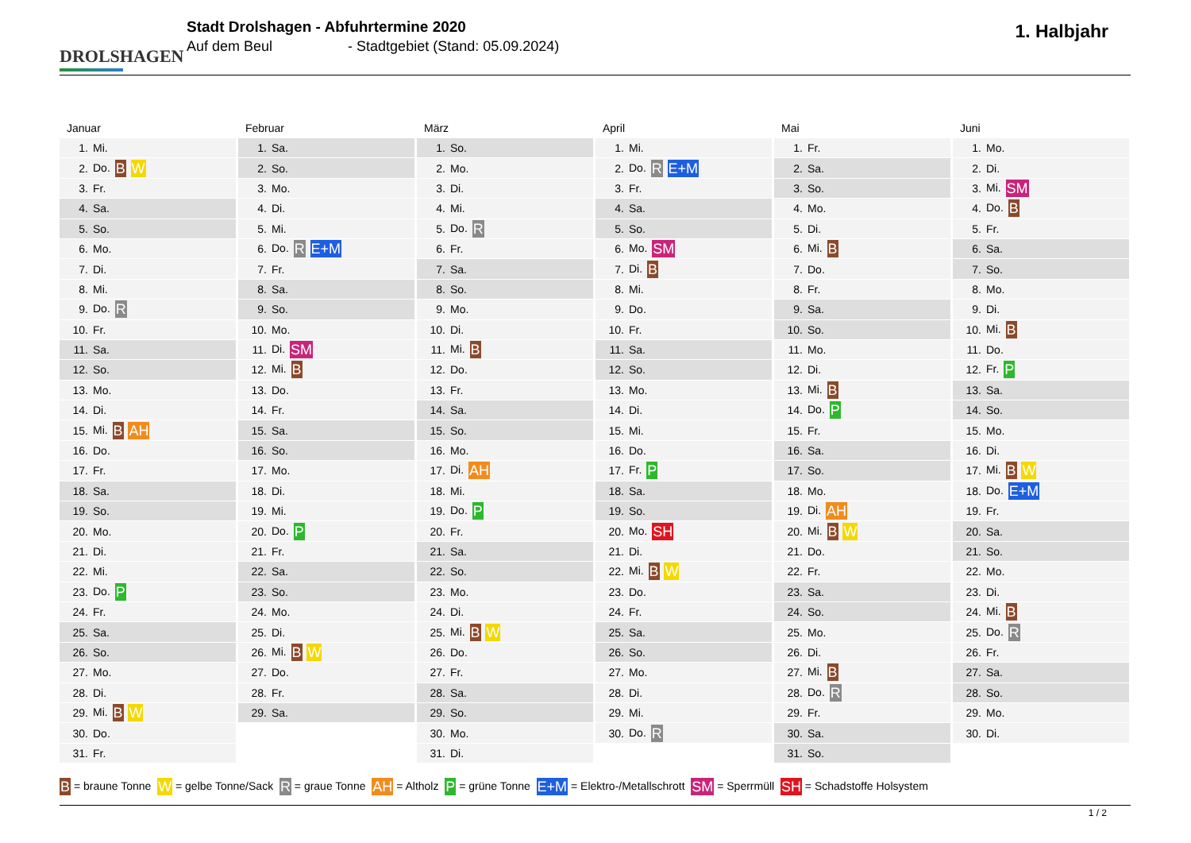DROLSHAGEN
Stadt Drolshagen - Abfuhrtermine 2020
Auf dem Beul - Stadtgebiet (Stand: 05.09.2024)
1. Halbjahr
Januar
| 1. | Mi. |
| 2. | Do. B W |
| 3. | Fr. |
| 4. | Sa. |
| 5. | So. |
| 6. | Mo. |
| 7. | Di. |
| 8. | Mi. |
| 9. | Do. R |
| 10. | Fr. |
| 11. | Sa. |
| 12. | So. |
| 13. | Mo. |
| 14. | Di. |
| 15. | Mi. B AH |
| 16. | Do. |
| 17. | Fr. |
| 18. | Sa. |
| 19. | So. |
| 20. | Mo. |
| 21. | Di. |
| 22. | Mi. |
| 23. | Do. P |
| 24. | Fr. |
| 25. | Sa. |
| 26. | So. |
| 27. | Mo. |
| 28. | Di. |
| 29. | Mi. B W |
| 30. | Do. |
| 31. | Fr. |
Februar
| 1. | Sa. |
| 2. | So. |
| 3. | Mo. |
| 4. | Di. |
| 5. | Mi. |
| 6. | Do. R E+M |
| 7. | Fr. |
| 8. | Sa. |
| 9. | So. |
| 10. | Mo. |
| 11. | Di. SM |
| 12. | Mi. B |
| 13. | Do. |
| 14. | Fr. |
| 15. | Sa. |
| 16. | So. |
| 17. | Mo. |
| 18. | Di. |
| 19. | Mi. |
| 20. | Do. P |
| 21. | Fr. |
| 22. | Sa. |
| 23. | So. |
| 24. | Mo. |
| 25. | Di. |
| 26. | Mi. B W |
| 27. | Do. |
| 28. | Fr. |
| 29. | Sa. |
März
| 1. | So. |
| 2. | Mo. |
| 3. | Di. |
| 4. | Mi. |
| 5. | Do. R |
| 6. | Fr. |
| 7. | Sa. |
| 8. | So. |
| 9. | Mo. |
| 10. | Di. |
| 11. | Mi. B |
| 12. | Do. |
| 13. | Fr. |
| 14. | Sa. |
| 15. | So. |
| 16. | Mo. |
| 17. | Di. AH |
| 18. | Mi. |
| 19. | Do. P |
| 20. | Fr. |
| 21. | Sa. |
| 22. | So. |
| 23. | Mo. |
| 24. | Di. |
| 25. | Mi. B W |
| 26. | Do. |
| 27. | Fr. |
| 28. | Sa. |
| 29. | So. |
| 30. | Mo. |
| 31. | Di. |
April
| 1. | Mi. |
| 2. | Do. R E+M |
| 3. | Fr. |
| 4. | Sa. |
| 5. | So. |
| 6. | Mo. SM |
| 7. | Di. B |
| 8. | Mi. |
| 9. | Do. |
| 10. | Fr. |
| 11. | Sa. |
| 12. | So. |
| 13. | Mo. |
| 14. | Di. |
| 15. | Mi. |
| 16. | Do. |
| 17. | Fr. P |
| 18. | Sa. |
| 19. | So. |
| 20. | Mo. SH |
| 21. | Di. |
| 22. | Mi. B W |
| 23. | Do. |
| 24. | Fr. |
| 25. | Sa. |
| 26. | So. |
| 27. | Mo. |
| 28. | Di. |
| 29. | Mi. |
| 30. | Do. R |
Mai
| 1. | Fr. |
| 2. | Sa. |
| 3. | So. |
| 4. | Mo. |
| 5. | Di. |
| 6. | Mi. B |
| 7. | Do. |
| 8. | Fr. |
| 9. | Sa. |
| 10. | So. |
| 11. | Mo. |
| 12. | Di. |
| 13. | Mi. B |
| 14. | Do. P |
| 15. | Fr. |
| 16. | Sa. |
| 17. | So. |
| 18. | Mo. |
| 19. | Di. AH |
| 20. | Mi. B W |
| 21. | Do. |
| 22. | Fr. |
| 23. | Sa. |
| 24. | So. |
| 25. | Mo. |
| 26. | Di. |
| 27. | Mi. B |
| 28. | Do. R |
| 29. | Fr. |
| 30. | Sa. |
| 31. | So. |
Juni
| 1. | Mo. |
| 2. | Di. |
| 3. | Mi. SM |
| 4. | Do. B |
| 5. | Fr. |
| 6. | Sa. |
| 7. | So. |
| 8. | Mo. |
| 9. | Di. |
| 10. | Mi. B |
| 11. | Do. |
| 12. | Fr. P |
| 13. | Sa. |
| 14. | So. |
| 15. | Mo. |
| 16. | Di. |
| 17. | Mi. B W |
| 18. | Do. E+M |
| 19. | Fr. |
| 20. | Sa. |
| 21. | So. |
| 22. | Mo. |
| 23. | Di. |
| 24. | Mi. B |
| 25. | Do. R |
| 26. | Fr. |
| 27. | Sa. |
| 28. | So. |
| 29. | Mo. |
| 30. | Di. |
B = braune Tonne W = gelbe Tonne/Sack R = graue Tonne AH = Altholz P = grüne Tonne E+M = Elektro-/Metallschrott SM = Sperrmüll SH = Schadstoffe Holsystem
1 / 2